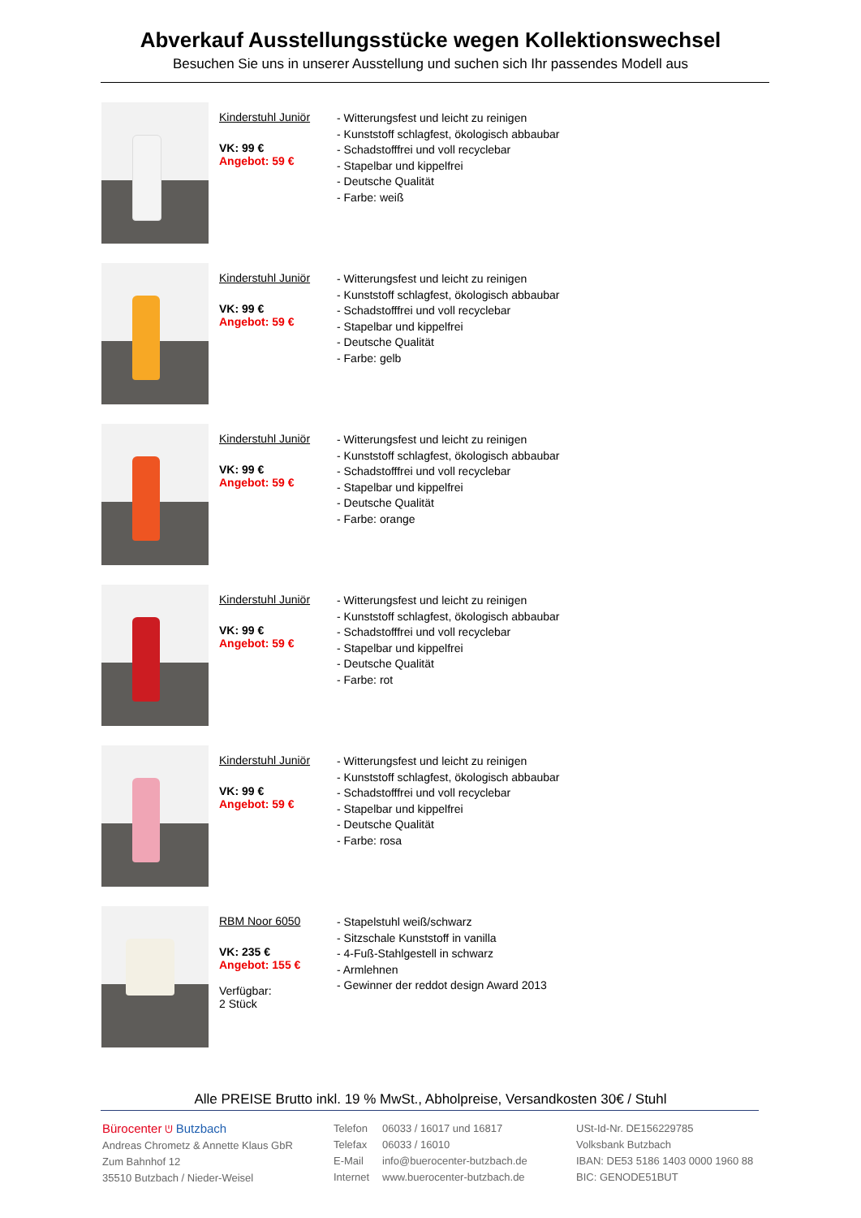Abverkauf Ausstellungsstücke wegen Kollektionswechsel
Besuchen Sie uns in unserer Ausstellung und suchen sich Ihr passendes Modell aus
Kinderstuhl Juniör
VK: 99 €
Angebot: 59 €
- Witterungsfest und leicht zu reinigen
- Kunststoff schlagfest, ökologisch abbaubar
- Schadstofffrei und voll recyclebar
- Stapelbar und kippelfrei
- Deutsche Qualität
- Farbe: weiß
Kinderstuhl Juniör
VK: 99 €
Angebot: 59 €
- Witterungsfest und leicht zu reinigen
- Kunststoff schlagfest, ökologisch abbaubar
- Schadstofffrei und voll recyclebar
- Stapelbar und kippelfrei
- Deutsche Qualität
- Farbe: gelb
Kinderstuhl Juniör
VK: 99 €
Angebot: 59 €
- Witterungsfest und leicht zu reinigen
- Kunststoff schlagfest, ökologisch abbaubar
- Schadstofffrei und voll recyclebar
- Stapelbar und kippelfrei
- Deutsche Qualität
- Farbe: orange
Kinderstuhl Juniör
VK: 99 €
Angebot: 59 €
- Witterungsfest und leicht zu reinigen
- Kunststoff schlagfest, ökologisch abbaubar
- Schadstofffrei und voll recyclebar
- Stapelbar und kippelfrei
- Deutsche Qualität
- Farbe: rot
Kinderstuhl Juniör
VK: 99 €
Angebot: 59 €
- Witterungsfest und leicht zu reinigen
- Kunststoff schlagfest, ökologisch abbaubar
- Schadstofffrei und voll recyclebar
- Stapelbar und kippelfrei
- Deutsche Qualität
- Farbe: rosa
RBM Noor 6050
VK: 235 €
Angebot: 155 €
Verfügbar:
2 Stück
- Stapelstuhl weiß/schwarz
- Sitzschale Kunststoff in vanilla
- 4-Fuß-Stahlgestell in schwarz
- Armlehnen
- Gewinner der reddot design Award 2013
Alle PREISE Brutto inkl. 19 % MwSt., Abholpreise, Versandkosten 30€ / Stuhl
Bürocenter ᕫ Butzbach
Andreas Chrometz & Annette Klaus GbR
Zum Bahnhof 12
35510 Butzbach / Nieder-Weisel
Telefon
Telefax
E-Mail
Internet
06033 / 16017 und 16817
06033 / 16010
info@buerocenter-butzbach.de
www.buerocenter-butzbach.de
USt-Id-Nr. DE156229785
Volksbank Butzbach
IBAN: DE53 5186 1403 0000 1960 88
BIC: GENODE51BUT